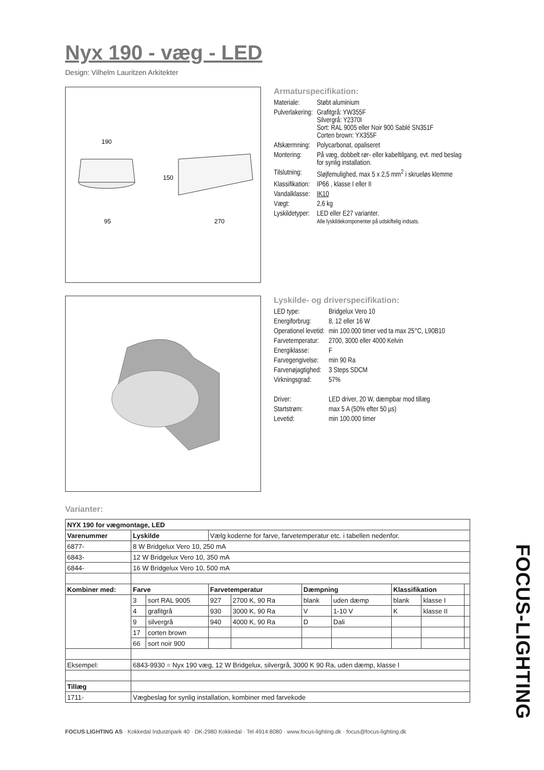Nyx 190 - væg - LED
Design: Vilhelm Lauritzen Arkitekter
190
95
150
270
Armaturspecifikation:
| Materiale: | Støbt aluminium |
| Pulverlakering: | Grafitgrå: YW355F Silvergrå: Y2370I Sort: RAL 9005 eller Noir 900 Sablé SN351F Corten brown: YX355F |
| Afskærmning: | Polycarbonat, opaliseret |
| Montering: | På væg, dobbelt rør- eller kabeltilgang, evt. med beslag for synlig installation. |
| Tilslutning: | Sløjfemulighed, max 5 x 2,5 mm<sup>2</sup> i skrueløs klemme |
| Klassifikation: | IP66 , klasse I eller II |
| Vandalklasse: | IK10 |
| Vægt: | 2,6 kg |
| Lyskildetyper: | LED eller E27 varianter. Alle lyskildekomponenter på udskiftelig indsats. |
Lyskilde- og driverspecifikation:
| LED type: | Bridgelux Vero 10 |
| Energiforbrug: | 8, 12 eller 16 W |
| Operationel levetid: | min 100.000 timer ved ta max 25°C, L90B10 |
| Farvetemperatur: | 2700, 3000 eller 4000 Kelvin |
| Energiklasse: | F |
| Farvegengivelse: | min 90 Ra |
| Farvenøjagtighed: | 3 Steps SDCM |
| Virkningsgrad: | 57% |
| Driver: | LED driver, 20 W, dæmpbar mod tillæg |
| Startstrøm: | max 5 A (50% efter 50 µs) |
| Levetid: | min 100.000 timer |
Varianter:
| NYX 190 for vægmontage, LED | | | | | | | | | |
| --- | --- | --- | --- | --- | --- | --- | --- | --- | --- |
| Varenummer | Lyskilde | | Vælg koderne for farve, farvetemperatur etc. i tabellen nedenfor. | | | | | | |
| 6877- | 8 W Bridgelux Vero 10, 250 mA | | | | | | | | |
| 6843- | 12 W Bridgelux Vero 10, 350 mA | | | | | | | | |
| 6844- | 16 W Bridgelux Vero 10, 500 mA | | | | | | | | |
| Kombiner med: | Farve | | Farvetemperatur | | Dæmpning | | Klassifikation | | |
| | 3 | sort RAL 9005 | 927 | 2700 K, 90 Ra | blank | uden dæmp | blank | klasse I | |
| | 4 | grafitgrå | 930 | 3000 K, 90 Ra | V | 1-10 V | K | klasse II | |
| | 9 | silvergrå | 940 | 4000 K, 90 Ra | D | Dali | | | |
| | 17 | corten brown | | | | | | | |
| | 66 | sort noir 900 | | | | | | | |
| Eksempel: | 6843-9930 = Nyx 190 væg, 12 W Bridgelux, silvergrå, 3000 K 90 Ra, uden dæmp, klasse I | | | | | | | | |
| Tillæg | | | | | | | | | |
| 1711- | Vægbeslag for synlig installation, kombiner med farvekode | | | | | | | | |
FOCUS LIGHTING AS · Kokkedal Industripark 40 · DK-2980 Kokkedal · Tel 4914 8080 · www.focus-lighting.dk · focus@focus-lighting.dk
FOCUS-LIGHTING